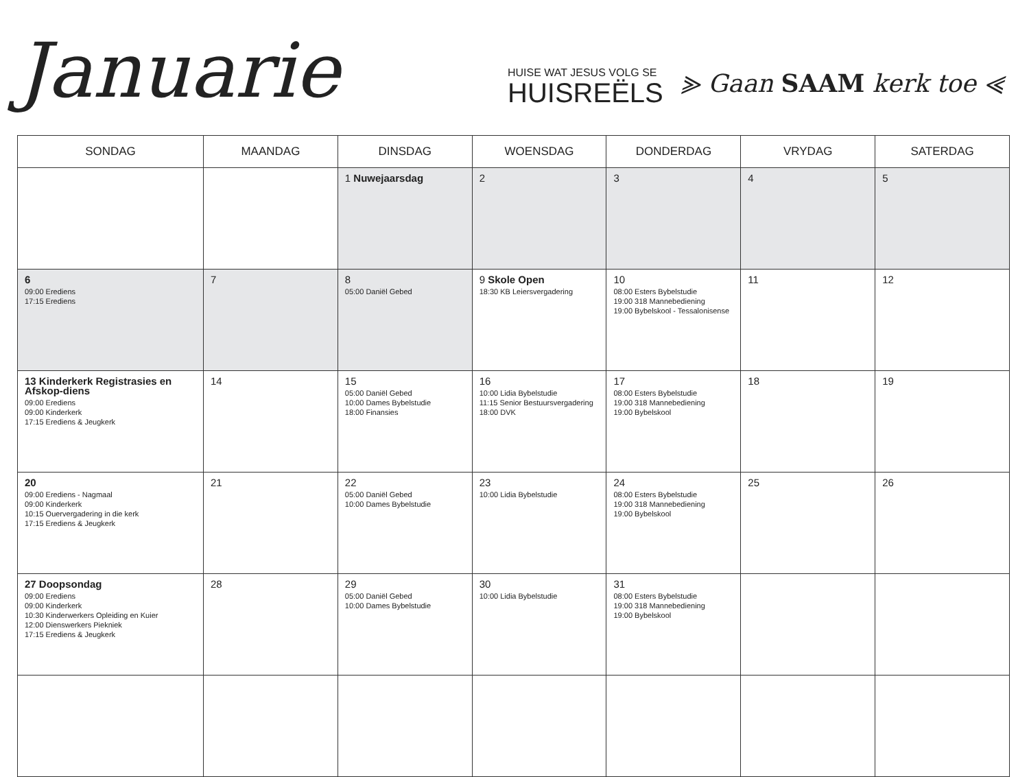Januarie
HUISE WAT JESUS VOLG SE
HUISREËLS
⪢ Gaan SAAM kerk toe ⪡
| SONDAG | MAANDAG | DINSDAG | WOENSDAG | DONDERDAG | VRYDAG | SATERDAG |
| --- | --- | --- | --- | --- | --- | --- |
| | | 1 Nuwejaarsdag | 2 | 3 | 4 | 5 |
| 6 09:00 Erediens 17:15 Erediens | 7 | 8 05:00 Daniël Gebed | 9 Skole Open 18:30 KB Leiersvergadering | 10 08:00 Esters Bybelstudie 19:00 318 Mannebediening 19:00 Bybelskool - Tessalonisense | 11 | 12 |
| 13 Kinderkerk Registrasies en Afskop-diens 09:00 Erediens 09:00 Kinderkerk 17:15 Erediens & Jeugkerk | 14 | 15 05:00 Daniël Gebed 10:00 Dames Bybelstudie 18:00 Finansies | 16 10:00 Lidia Bybelstudie 11:15 Senior Bestuursvergadering 18:00 DVK | 17 08:00 Esters Bybelstudie 19:00 318 Mannebediening 19:00 Bybelskool | 18 | 19 |
| 20 09:00 Erediens - Nagmaal 09:00 Kinderkerk 10:15 Ouervergadering in die kerk 17:15 Erediens & Jeugkerk | 21 | 22 05:00 Daniël Gebed 10:00 Dames Bybelstudie | 23 10:00 Lidia Bybelstudie | 24 08:00 Esters Bybelstudie 19:00 318 Mannebediening 19:00 Bybelskool | 25 | 26 |
| 27 Doopsondag 09:00 Erediens 09:00 Kinderkerk 10:30 Kinderwerkers Opleiding en Kuier 12:00 Dienswerkers Piekniek 17:15 Erediens & Jeugkerk | 28 | 29 05:00 Daniël Gebed 10:00 Dames Bybelstudie | 30 10:00 Lidia Bybelstudie | 31 08:00 Esters Bybelstudie 19:00 318 Mannebediening 19:00 Bybelskool | | |